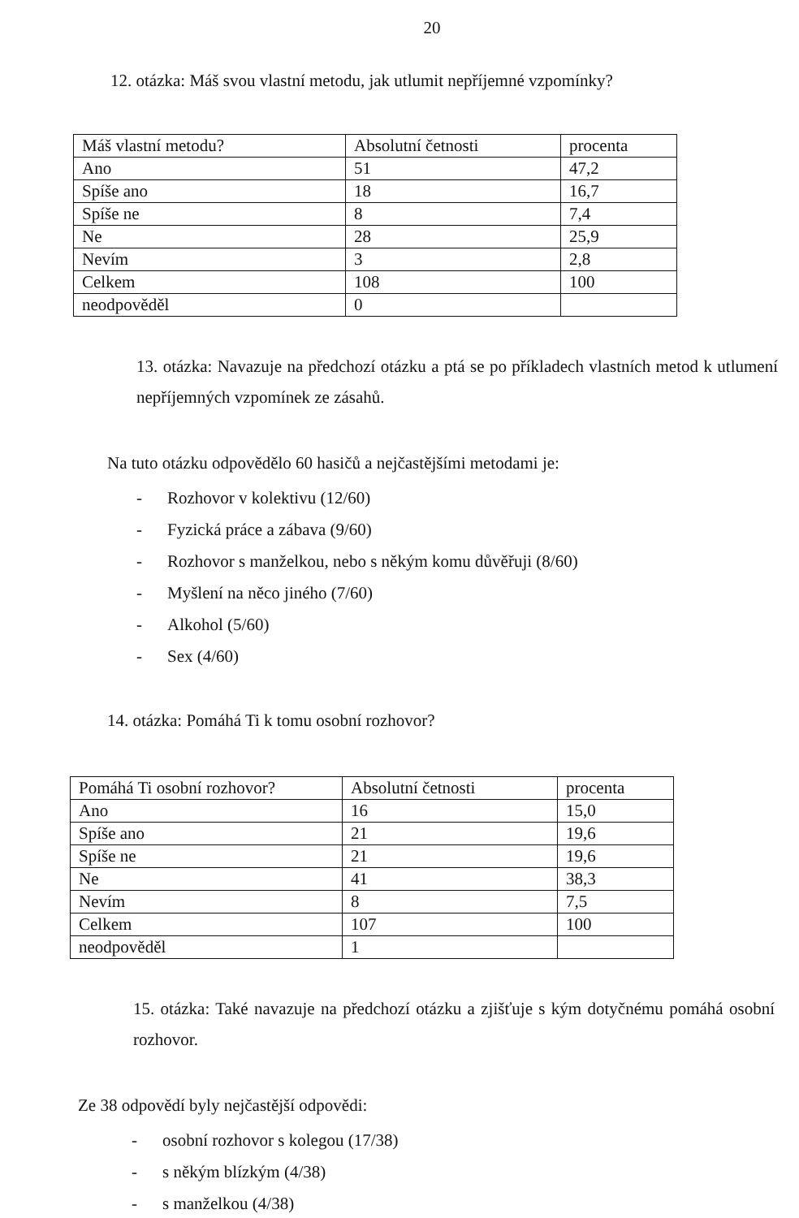20
12. otázka: Máš svou vlastní metodu, jak utlumit nepříjemné vzpomínky?
| Máš vlastní metodu? | Absolutní četnosti | procenta |
| Ano | 51 | 47,2 |
| Spíše ano | 18 | 16,7 |
| Spíše ne | 8 | 7,4 |
| Ne | 28 | 25,9 |
| Nevím | 3 | 2,8 |
| Celkem | 108 | 100 |
| neodpověděl | 0 | |
13. otázka: Navazuje na předchozí otázku a ptá se po příkladech vlastních metod k utlumení nepříjemných vzpomínek ze zásahů.
Na tuto otázku odpovědělo 60 hasičů a nejčastějšími metodami je:
- Rozhovor v kolektivu (12/60)
- Fyzická práce a zábava (9/60)
- Rozhovor s manželkou, nebo s někým komu důvěřuji (8/60)
- Myšlení na něco jiného (7/60)
- Alkohol (5/60)
- Sex (4/60)
14. otázka: Pomáhá Ti k tomu osobní rozhovor?
| Pomáhá Ti osobní rozhovor? | Absolutní četnosti | procenta |
| Ano | 16 | 15,0 |
| Spíše ano | 21 | 19,6 |
| Spíše ne | 21 | 19,6 |
| Ne | 41 | 38,3 |
| Nevím | 8 | 7,5 |
| Celkem | 107 | 100 |
| neodpověděl | 1 | |
15. otázka: Také navazuje na předchozí otázku a zjišťuje s kým dotyčnému pomáhá osobní rozhovor.
Ze 38 odpovědí byly nejčastější odpovědi:
- osobní rozhovor s kolegou (17/38)
- s někým blízkým (4/38)
- s manželkou (4/38)